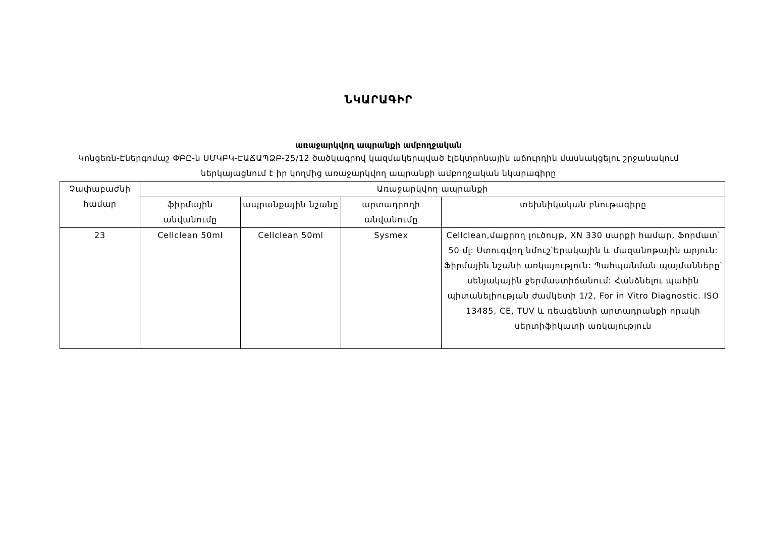ՆԿԱՐԱԳԻՐ
առաջարկվող ապրանքի ամբողջական
Կոնցեռն-Էներգոմաշ ՓԲԸ-ն ՍՄԿԲԿ-ԷԱՃԱՊՁԲ-25/12 ծածկագրով կազմակերպված էլեկտրոնային աճուրդին մասնակցելու շրջանակում ներկայացնում է իր կողմից առաջարկվող ապրանքի ամբողջական նկարագիրը
| Չափաբաժնի համար | Առաջարկվող ապրանքի | | | |
| --- | --- | --- | --- | --- |
| | ֆիրմային անվանումը | ապրանքային նշանը | արտադրողի անվանումը | տեխնիկական բնութագիրը |
| 23 | Cellclean 50ml | Cellclean 50ml | Sysmex | Cellclean,մաքրող լուծույթ, XN 330 սարքի համար, Ֆորմատ՝ 50 մլ: Ստուգվող նմուշ՝Երակային և մազանոթային արյուն: Ֆիրմային նշանի առկայություն: Պահպանման պայմանները՝ սենյակային ջերմաստիճանում: Հանձնելու պահին պիտանելիության ժամկետի 1/2, For in Vitro Diagnostic. ISO 13485, CE, TUV և ռեագենտի արտադրանքի որակի սերտիֆիկատի առկայություն |